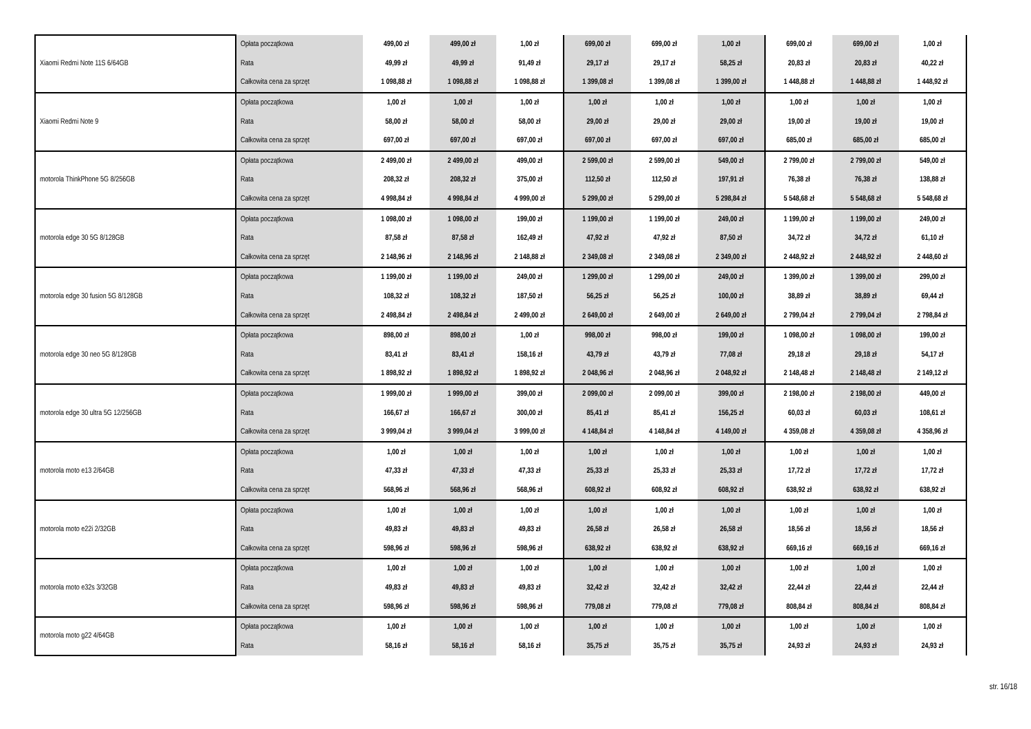| Xiaomi Redmi Note 11S 6/64GB | Opłata początkowa | 499,00 zł | 499,00 zł | 1,00 zł | 699,00 zł | 699,00 zł | 1,00 zł | 699,00 zł | 699,00 zł | 1,00 zł |
| | Rata | 49,99 zł | 49,99 zł | 91,49 zł | 29,17 zł | 29,17 zł | 58,25 zł | 20,83 zł | 20,83 zł | 40,22 zł |
| | Całkowita cena za sprzęt | 1 098,88 zł | 1 098,88 zł | 1 098,88 zł | 1 399,08 zł | 1 399,08 zł | 1 399,00 zł | 1 448,88 zł | 1 448,88 zł | 1 448,92 zł |
| Xiaomi Redmi Note 9 | Opłata początkowa | 1,00 zł | 1,00 zł | 1,00 zł | 1,00 zł | 1,00 zł | 1,00 zł | 1,00 zł | 1,00 zł | 1,00 zł |
| | Rata | 58,00 zł | 58,00 zł | 58,00 zł | 29,00 zł | 29,00 zł | 29,00 zł | 19,00 zł | 19,00 zł | 19,00 zł |
| | Całkowita cena za sprzęt | 697,00 zł | 697,00 zł | 697,00 zł | 697,00 zł | 697,00 zł | 697,00 zł | 685,00 zł | 685,00 zł | 685,00 zł |
| motorola ThinkPhone 5G 8/256GB | Opłata początkowa | 2 499,00 zł | 2 499,00 zł | 499,00 zł | 2 599,00 zł | 2 599,00 zł | 549,00 zł | 2 799,00 zł | 2 799,00 zł | 549,00 zł |
| | Rata | 208,32 zł | 208,32 zł | 375,00 zł | 112,50 zł | 112,50 zł | 197,91 zł | 76,38 zł | 76,38 zł | 138,88 zł |
| | Całkowita cena za sprzęt | 4 998,84 zł | 4 998,84 zł | 4 999,00 zł | 5 299,00 zł | 5 299,00 zł | 5 298,84 zł | 5 548,68 zł | 5 548,68 zł | 5 548,68 zł |
| motorola edge 30 5G 8/128GB | Opłata początkowa | 1 098,00 zł | 1 098,00 zł | 199,00 zł | 1 199,00 zł | 1 199,00 zł | 249,00 zł | 1 199,00 zł | 1 199,00 zł | 249,00 zł |
| | Rata | 87,58 zł | 87,58 zł | 162,49 zł | 47,92 zł | 47,92 zł | 87,50 zł | 34,72 zł | 34,72 zł | 61,10 zł |
| | Całkowita cena za sprzęt | 2 148,96 zł | 2 148,96 zł | 2 148,88 zł | 2 349,08 zł | 2 349,08 zł | 2 349,00 zł | 2 448,92 zł | 2 448,92 zł | 2 448,60 zł |
| motorola edge 30 fusion 5G 8/128GB | Opłata początkowa | 1 199,00 zł | 1 199,00 zł | 249,00 zł | 1 299,00 zł | 1 299,00 zł | 249,00 zł | 1 399,00 zł | 1 399,00 zł | 299,00 zł |
| | Rata | 108,32 zł | 108,32 zł | 187,50 zł | 56,25 zł | 56,25 zł | 100,00 zł | 38,89 zł | 38,89 zł | 69,44 zł |
| | Całkowita cena za sprzęt | 2 498,84 zł | 2 498,84 zł | 2 499,00 zł | 2 649,00 zł | 2 649,00 zł | 2 649,00 zł | 2 799,04 zł | 2 799,04 zł | 2 798,84 zł |
| motorola edge 30 neo 5G 8/128GB | Opłata początkowa | 898,00 zł | 898,00 zł | 1,00 zł | 998,00 zł | 998,00 zł | 199,00 zł | 1 098,00 zł | 1 098,00 zł | 199,00 zł |
| | Rata | 83,41 zł | 83,41 zł | 158,16 zł | 43,79 zł | 43,79 zł | 77,08 zł | 29,18 zł | 29,18 zł | 54,17 zł |
| | Całkowita cena za sprzęt | 1 898,92 zł | 1 898,92 zł | 1 898,92 zł | 2 048,96 zł | 2 048,96 zł | 2 048,92 zł | 2 148,48 zł | 2 148,48 zł | 2 149,12 zł |
| motorola edge 30 ultra 5G 12/256GB | Opłata początkowa | 1 999,00 zł | 1 999,00 zł | 399,00 zł | 2 099,00 zł | 2 099,00 zł | 399,00 zł | 2 198,00 zł | 2 198,00 zł | 449,00 zł |
| | Rata | 166,67 zł | 166,67 zł | 300,00 zł | 85,41 zł | 85,41 zł | 156,25 zł | 60,03 zł | 60,03 zł | 108,61 zł |
| | Całkowita cena za sprzęt | 3 999,04 zł | 3 999,04 zł | 3 999,00 zł | 4 148,84 zł | 4 148,84 zł | 4 149,00 zł | 4 359,08 zł | 4 359,08 zł | 4 358,96 zł |
| motorola moto e13 2/64GB | Opłata początkowa | 1,00 zł | 1,00 zł | 1,00 zł | 1,00 zł | 1,00 zł | 1,00 zł | 1,00 zł | 1,00 zł | 1,00 zł |
| | Rata | 47,33 zł | 47,33 zł | 47,33 zł | 25,33 zł | 25,33 zł | 25,33 zł | 17,72 zł | 17,72 zł | 17,72 zł |
| | Całkowita cena za sprzęt | 568,96 zł | 568,96 zł | 568,96 zł | 608,92 zł | 608,92 zł | 608,92 zł | 638,92 zł | 638,92 zł | 638,92 zł |
| motorola moto e22i 2/32GB | Opłata początkowa | 1,00 zł | 1,00 zł | 1,00 zł | 1,00 zł | 1,00 zł | 1,00 zł | 1,00 zł | 1,00 zł | 1,00 zł |
| | Rata | 49,83 zł | 49,83 zł | 49,83 zł | 26,58 zł | 26,58 zł | 26,58 zł | 18,56 zł | 18,56 zł | 18,56 zł |
| | Całkowita cena za sprzęt | 598,96 zł | 598,96 zł | 598,96 zł | 638,92 zł | 638,92 zł | 638,92 zł | 669,16 zł | 669,16 zł | 669,16 zł |
| motorola moto e32s 3/32GB | Opłata początkowa | 1,00 zł | 1,00 zł | 1,00 zł | 1,00 zł | 1,00 zł | 1,00 zł | 1,00 zł | 1,00 zł | 1,00 zł |
| | Rata | 49,83 zł | 49,83 zł | 49,83 zł | 32,42 zł | 32,42 zł | 32,42 zł | 22,44 zł | 22,44 zł | 22,44 zł |
| | Całkowita cena za sprzęt | 598,96 zł | 598,96 zł | 598,96 zł | 779,08 zł | 779,08 zł | 779,08 zł | 808,84 zł | 808,84 zł | 808,84 zł |
| motorola moto g22 4/64GB | Opłata początkowa | 1,00 zł | 1,00 zł | 1,00 zł | 1,00 zł | 1,00 zł | 1,00 zł | 1,00 zł | 1,00 zł | 1,00 zł |
| | Rata | 58,16 zł | 58,16 zł | 58,16 zł | 35,75 zł | 35,75 zł | 35,75 zł | 24,93 zł | 24,93 zł | 24,93 zł |
str. 16/18